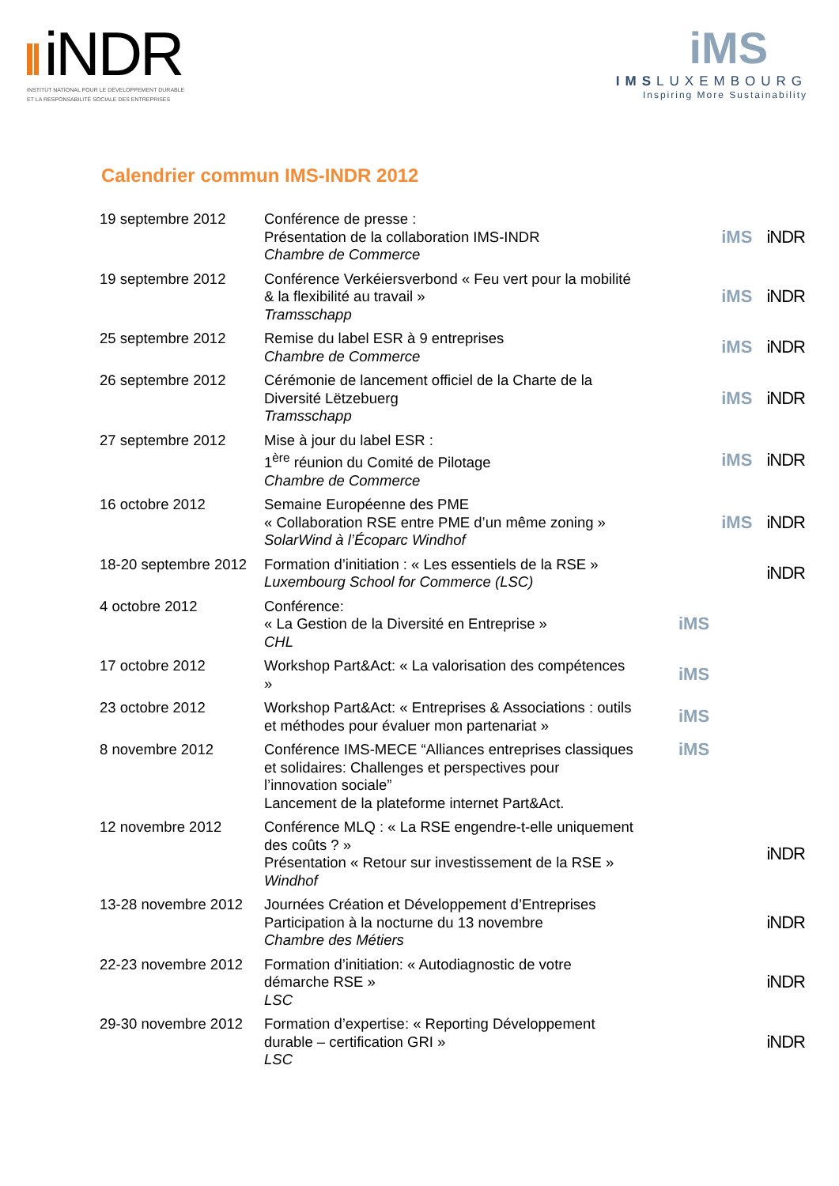iNDR
INSTITUT NATIONAL POUR LE DÉVELOPPEMENT DURABLE
ET LA RESPONSABILITÉ SOCIALE DES ENTREPRISES
iMS
IMSLUXEMBOURG
Inspiring More Sustainability
Calendrier commun IMS-INDR 2012
| 19 septembre 2012 | Conférence de presse : Présentation de la collaboration IMS-INDR Chambre de Commerce | iMS iNDR |
| 19 septembre 2012 | Conférence Verkéiersverbond « Feu vert pour la mobilité & la flexibilité au travail » Tramsschapp | iMS iNDR |
| 25 septembre 2012 | Remise du label ESR à 9 entreprises Chambre de Commerce | iMS iNDR |
| 26 septembre 2012 | Cérémonie de lancement officiel de la Charte de la Diversité Lëtzebuerg Tramsschapp | iMS iNDR |
| 27 septembre 2012 | Mise à jour du label ESR : 1<sup>ère</sup> réunion du Comité de Pilotage Chambre de Commerce | iMS iNDR |
| 16 octobre 2012 | Semaine Européenne des PME « Collaboration RSE entre PME d’un même zoning » SolarWind à l’Écoparc Windhof | iMS iNDR |
| 18-20 septembre 2012 | Formation d’initiation : « Les essentiels de la RSE » Luxembourg School for Commerce (LSC) | iNDR |
| 4 octobre 2012 | Conférence: « La Gestion de la Diversité en Entreprise » CHL | iMS |
| 17 octobre 2012 | Workshop Part&Act: « La valorisation des compétences » | iMS |
| 23 octobre 2012 | Workshop Part&Act: « Entreprises & Associations : outils et méthodes pour évaluer mon partenariat » | iMS |
| 8 novembre 2012 | Conférence IMS-MECE “Alliances entreprises classiques et solidaires: Challenges et perspectives pour l’innovation sociale” Lancement de la plateforme internet Part&Act. | iMS |
| 12 novembre 2012 | Conférence MLQ : « La RSE engendre-t-elle uniquement des coûts ? » Présentation « Retour sur investissement de la RSE » Windhof | iNDR |
| 13-28 novembre 2012 | Journées Création et Développement d’Entreprises Participation à la nocturne du 13 novembre Chambre des Métiers | iNDR |
| 22-23 novembre 2012 | Formation d’initiation: « Autodiagnostic de votre démarche RSE » LSC | iNDR |
| 29-30 novembre 2012 | Formation d’expertise: « Reporting Développement durable – certification GRI » LSC | iNDR |